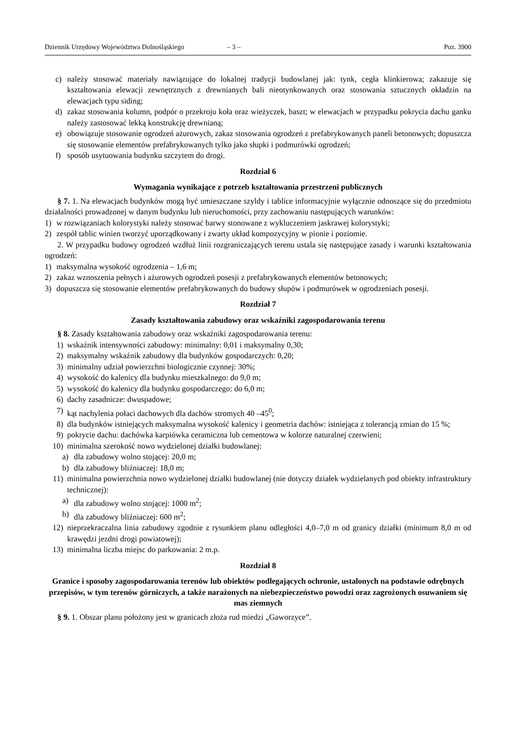Dziennik Urzędowy Województwa Dolnośląskiego – 3 – Poz. 3900
c) należy stosować materiały nawiązujące do lokalnej tradycji budowlanej jak: tynk, cegła klinkierowa; zakazuje się kształtowania elewacji zewnętrznych z drewnianych bali nieotynkowanych oraz stosowania sztucznych okładzin na elewacjach typu siding;
d) zakaz stosowania kolumn, podpór o przekroju koła oraz wieżyczek, baszt; w elewacjach w przypadku pokrycia dachu ganku należy zastosować lekką konstrukcję drewnianą;
e) obowiązuje stosowanie ogrodzeń ażurowych, zakaz stosowania ogrodzeń z prefabrykowanych paneli betonowych; dopuszcza się stosowanie elementów prefabrykowanych tylko jako słupki i podmurówki ogrodzeń;
f) sposób usytuowania budynku szczytem do drogi.
Rozdział 6
Wymagania wynikające z potrzeb kształtowania przestrzeni publicznych
§ 7. 1. Na elewacjach budynków mogą być umieszczane szyldy i tablice informacyjnie wyłącznie odnoszące się do przedmiotu działalności prowadzonej w danym budynku lub nieruchomości, przy zachowaniu następujących warunków:
1) w rozwiązaniach kolorystyki należy stosować barwy stonowane z wykluczeniem jaskrawej kolorystyki;
2) zespół tablic winien tworzyć uporządkowany i zwarty układ kompozycyjny w pionie i poziomie.
2. W przypadku budowy ogrodzeń wzdłuż linii rozgraniczających terenu ustala się następujące zasady i warunki kształtowania ogrodzeń:
1) maksymalna wysokość ogrodzenia – 1,6 m;
2) zakaz wznoszenia pełnych i ażurowych ogrodzeń posesji z prefabrykowanych elementów betonowych;
3) dopuszcza się stosowanie elementów prefabrykowanych do budowy słupów i podmurówek w ogrodzeniach posesji.
Rozdział 7
Zasady kształtowania zabudowy oraz wskaźniki zagospodarowania terenu
§ 8. Zasady kształtowania zabudowy oraz wskaźniki zagospodarowania terenu:
1) wskaźnik intensywności zabudowy: minimalny: 0,01 i maksymalny 0,30;
2) maksymalny wskaźnik zabudowy dla budynków gospodarczych: 0,20;
3) minimalny udział powierzchni biologicznie czynnej: 30%;
4) wysokość do kalenicy dla budynku mieszkalnego: do 9,0 m;
5) wysokość do kalenicy dla budynku gospodarczego: do 6,0 m;
6) dachy zasadnicze: dwuspadowe;
7) kąt nachylenia połaci dachowych dla dachów stromych 40 –45<sup>0</sup>;
8) dla budynków istniejących maksymalna wysokość kalenicy i geometria dachów: istniejąca z tolerancją zmian do 15 %;
9) pokrycie dachu: dachówka karpiówka ceramiczna lub cementowa w kolorze naturalnej czerwieni;
10) minimalna szerokość nowo wydzielonej działki budowlanej:
a) dla zabudowy wolno stojącej: 20,0 m;
b) dla zabudowy bliźniaczej: 18,0 m;
11) minimalna powierzchnia nowo wydzielonej działki budowlanej (nie dotyczy działek wydzielanych pod obiekty infrastruktury technicznej):
a) dla zabudowy wolno stojącej: 1000 m<sup>2</sup>;
b) dla zabudowy bliźniaczej: 600 m<sup>2</sup>;
12) nieprzekraczalna linia zabudowy zgodnie z rysunkiem planu odległości 4,0–7,0 m od granicy działki (minimum 8,0 m od krawędzi jezdni drogi powiatowej);
13) minimalna liczba miejsc do parkowania: 2 m.p.
Rozdział 8
Granice i sposoby zagospodarowania terenów lub obiektów podlegających ochronie, ustalonych na podstawie odrębnych przepisów, w tym terenów górniczych, a także narażonych na niebezpieczeństwo powodzi oraz zagrożonych osuwaniem się mas ziemnych
§ 9. 1. Obszar planu położony jest w granicach złoża rud miedzi „Gaworzyce”.